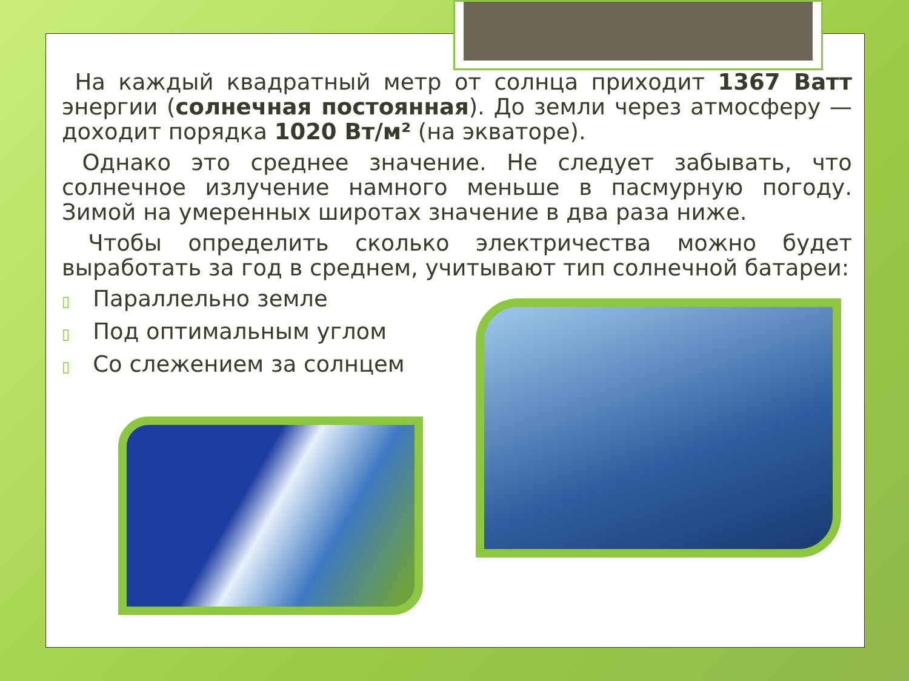На каждый квадратный метр от солнца приходит 1367 Ватт энергии (солнечная постоянная). До земли через атмосферу — доходит порядка 1020 Вт/м² (на экваторе).
Однако это среднее значение. Не следует забывать, что солнечное излучение намного меньше в пасмурную погоду. Зимой на умеренных широтах значение в два раза ниже.
Чтобы определить сколько электричества можно будет выработать за год в среднем, учитывают тип солнечной батареи:
▯ Параллельно земле
▯ Под оптимальным углом
▯ Со слежением за солнцем